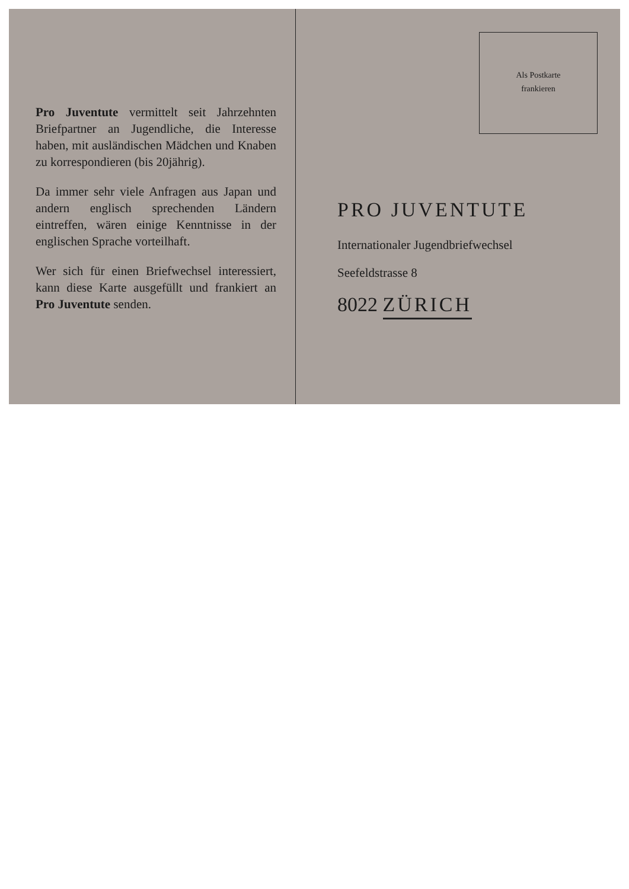Pro Juventute vermittelt seit Jahrzehnten Briefpartner an Jugendliche, die Interesse haben, mit ausländischen Mädchen und Knaben zu korrespondieren (bis 20jährig).
Da immer sehr viele Anfragen aus Japan und andern englisch sprechenden Ländern eintreffen, wären einige Kenntnisse in der englischen Sprache vorteilhaft.
Wer sich für einen Briefwechsel interessiert, kann diese Karte ausgefüllt und frankiert an Pro Juventute senden.
Als Postkarte
frankieren
PRO JUVENTUTE
Internationaler Jugendbriefwechsel
Seefeldstrasse 8
8022 ZÜRICH